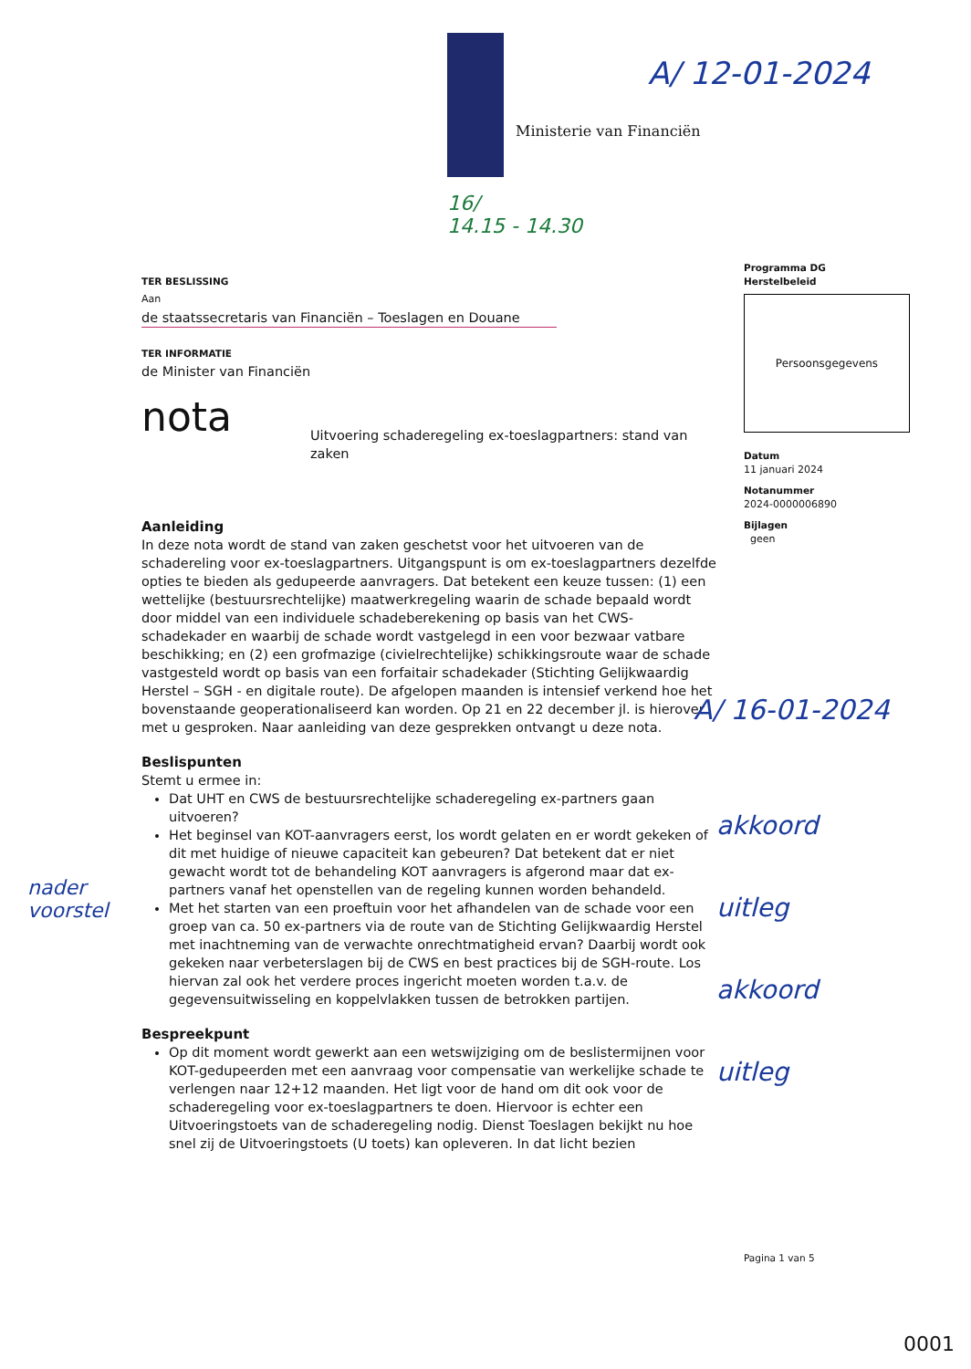Ministerie van Financiën
A/ 12-01-2024
16/
14.15 - 14.30
TER BESLISSING
Aan
de staatssecretaris van Financiën – Toeslagen en Douane
TER INFORMATIE
de Minister van Financiën
nota Uitvoering schaderegeling ex-toeslagpartners: stand van zaken
Aanleiding
In deze nota wordt de stand van zaken geschetst voor het uitvoeren van de schadereling voor ex-toeslagpartners. Uitgangspunt is om ex-toeslagpartners dezelfde opties te bieden als gedupeerde aanvragers. Dat betekent een keuze tussen: (1) een wettelijke (bestuursrechtelijke) maatwerkregeling waarin de schade bepaald wordt door middel van een individuele schadeberekening op basis van het CWS-schadekader en waarbij de schade wordt vastgelegd in een voor bezwaar vatbare beschikking; en (2) een grofmazige (civielrechtelijke) schikkingsroute waar de schade vastgesteld wordt op basis van een forfaitair schadekader (Stichting Gelijkwaardig Herstel – SGH - en digitale route). De afgelopen maanden is intensief verkend hoe het bovenstaande geoperationaliseerd kan worden. Op 21 en 22 december jl. is hierover met u gesproken. Naar aanleiding van deze gesprekken ontvangt u deze nota.
Beslispunten
Stemt u ermee in:
Dat UHT en CWS de bestuursrechtelijke schaderegeling ex-partners gaan uitvoeren?
Het beginsel van KOT-aanvragers eerst, los wordt gelaten en er wordt gekeken of dit met huidige of nieuwe capaciteit kan gebeuren? Dat betekent dat er niet gewacht wordt tot de behandeling KOT aanvragers is afgerond maar dat ex-partners vanaf het openstellen van de regeling kunnen worden behandeld.
Met het starten van een proeftuin voor het afhandelen van de schade voor een groep van ca. 50 ex-partners via de route van de Stichting Gelijkwaardig Herstel met inachtneming van de verwachte onrechtmatigheid ervan? Daarbij wordt ook gekeken naar verbeterslagen bij de CWS en best practices bij de SGH-route. Los hiervan zal ook het verdere proces ingericht moeten worden t.a.v. de gegevensuitwisseling en koppelvlakken tussen de betrokken partijen.
Bespreekpunt
Op dit moment wordt gewerkt aan een wetswijziging om de beslistermijnen voor KOT-gedupeerden met een aanvraag voor compensatie van werkelijke schade te verlengen naar 12+12 maanden. Het ligt voor de hand om dit ook voor de schaderegeling voor ex-toeslagpartners te doen. Hiervoor is echter een Uitvoeringstoets van de schaderegeling nodig. Dienst Toeslagen bekijkt nu hoe snel zij de Uitvoeringstoets (U toets) kan opleveren. In dat licht bezien
Programma DG
Herstelbeleid
Persoonsgegevens
Datum
11 januari 2024
Notanummer
2024-0000006890
Bijlagen
geen
A/ 16-01-2024
akkoord
uitleg
akkoord
uitleg
nader
voorstel
Pagina 1 van 5
0001